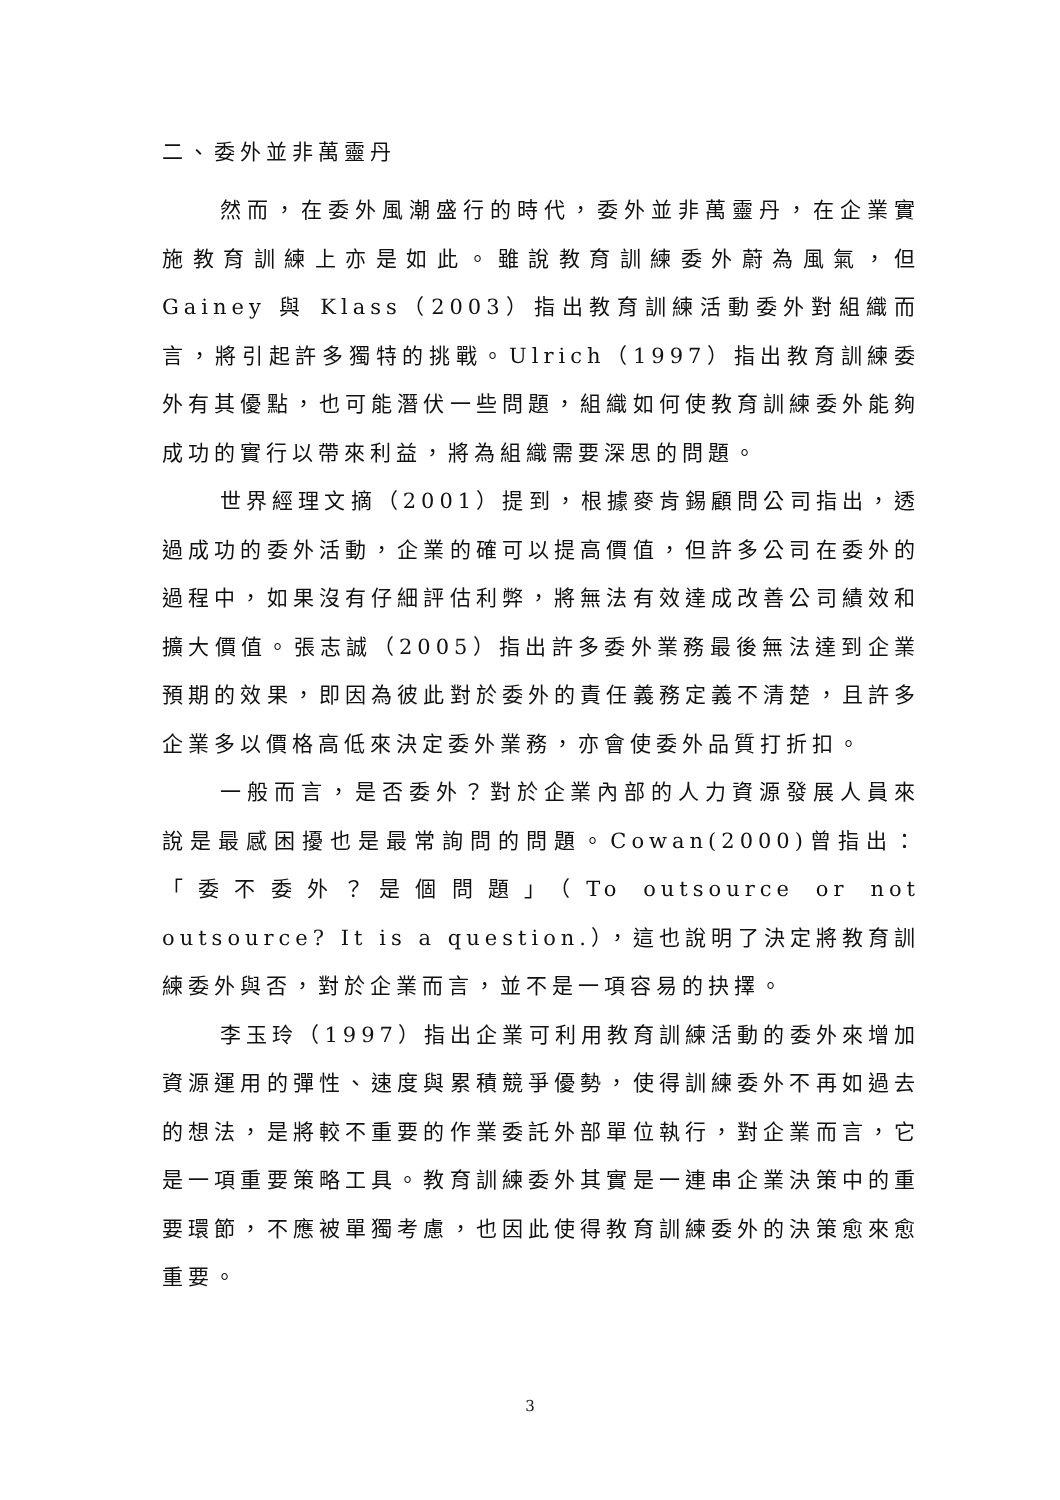二、委外並非萬靈丹
然而，在委外風潮盛行的時代，委外並非萬靈丹，在企業實施教育訓練上亦是如此。雖說教育訓練委外蔚為風氣，但 Gainey 與 Klass（2003）指出教育訓練活動委外對組織而言，將引起許多獨特的挑戰。Ulrich（1997）指出教育訓練委外有其優點，也可能潛伏一些問題，組織如何使教育訓練委外能夠成功的實行以帶來利益，將為組織需要深思的問題。
世界經理文摘（2001）提到，根據麥肯錫顧問公司指出，透過成功的委外活動，企業的確可以提高價值，但許多公司在委外的過程中，如果沒有仔細評估利弊，將無法有效達成改善公司績效和擴大價值。張志誠（2005）指出許多委外業務最後無法達到企業預期的效果，即因為彼此對於委外的責任義務定義不清楚，且許多企業多以價格高低來決定委外業務，亦會使委外品質打折扣。
一般而言，是否委外？對於企業內部的人力資源發展人員來說是最感困擾也是最常詢問的問題。Cowan(2000)曾指出：「委不委外？是個問題」（To outsource or not outsource? It is a question.），這也說明了決定將教育訓練委外與否，對於企業而言，並不是一項容易的抉擇。
李玉玲（1997）指出企業可利用教育訓練活動的委外來增加資源運用的彈性、速度與累積競爭優勢，使得訓練委外不再如過去的想法，是將較不重要的作業委託外部單位執行，對企業而言，它是一項重要策略工具。教育訓練委外其實是一連串企業決策中的重要環節，不應被單獨考慮，也因此使得教育訓練委外的決策愈來愈重要。
3